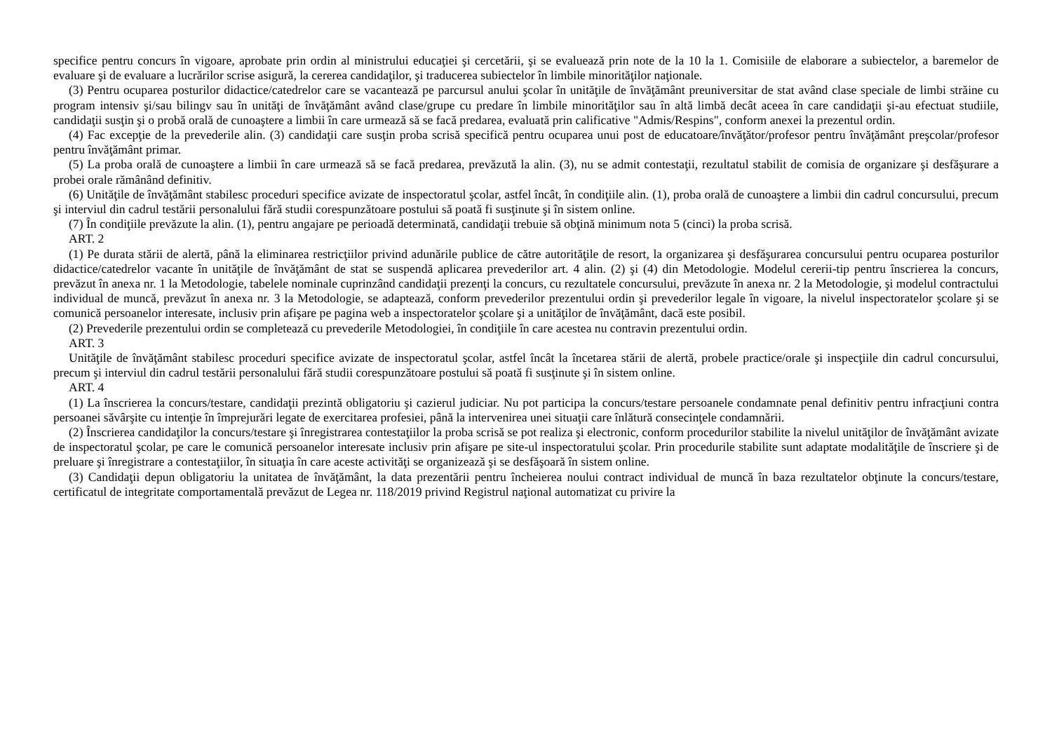specifice pentru concurs în vigoare, aprobate prin ordin al ministrului educaţiei şi cercetării, şi se evaluează prin note de la 10 la 1. Comisiile de elaborare a subiectelor, a baremelor de evaluare şi de evaluare a lucrărilor scrise asigură, la cererea candidaţilor, şi traducerea subiectelor în limbile minorităţilor naţionale.
(3) Pentru ocuparea posturilor didactice/catedrelor care se vacantează pe parcursul anului şcolar în unităţile de învăţământ preuniversitar de stat având clase speciale de limbi străine cu program intensiv şi/sau bilingv sau în unităţi de învăţământ având clase/grupe cu predare în limbile minorităţilor sau în altă limbă decât aceea în care candidaţii şi-au efectuat studiile, candidaţii susţin şi o probă orală de cunoaştere a limbii în care urmează să se facă predarea, evaluată prin calificative "Admis/Respins", conform anexei la prezentul ordin.
(4) Fac excepţie de la prevederile alin. (3) candidaţii care susţin proba scrisă specifică pentru ocuparea unui post de educatoare/învăţător/profesor pentru învăţământ preşcolar/profesor pentru învăţământ primar.
(5) La proba orală de cunoaştere a limbii în care urmează să se facă predarea, prevăzută la alin. (3), nu se admit contestaţii, rezultatul stabilit de comisia de organizare şi desfăşurare a probei orale rămânând definitiv.
(6) Unităţile de învăţământ stabilesc proceduri specifice avizate de inspectoratul şcolar, astfel încât, în condiţiile alin. (1), proba orală de cunoaştere a limbii din cadrul concursului, precum şi interviul din cadrul testării personalului fără studii corespunzătoare postului să poată fi susţinute şi în sistem online.
(7) În condiţiile prevăzute la alin. (1), pentru angajare pe perioadă determinată, candidaţii trebuie să obţină minimum nota 5 (cinci) la proba scrisă.
ART. 2
(1) Pe durata stării de alertă, până la eliminarea restricţiilor privind adunările publice de către autorităţile de resort, la organizarea şi desfăşurarea concursului pentru ocuparea posturilor didactice/catedrelor vacante în unităţile de învăţământ de stat se suspendă aplicarea prevederilor art. 4 alin. (2) şi (4) din Metodologie. Modelul cererii-tip pentru înscrierea la concurs, prevăzut în anexa nr. 1 la Metodologie, tabelele nominale cuprinzând candidaţii prezenţi la concurs, cu rezultatele concursului, prevăzute în anexa nr. 2 la Metodologie, şi modelul contractului individual de muncă, prevăzut în anexa nr. 3 la Metodologie, se adaptează, conform prevederilor prezentului ordin şi prevederilor legale în vigoare, la nivelul inspectoratelor şcolare şi se comunică persoanelor interesate, inclusiv prin afişare pe pagina web a inspectoratelor şcolare şi a unităţilor de învăţământ, dacă este posibil.
(2) Prevederile prezentului ordin se completează cu prevederile Metodologiei, în condiţiile în care acestea nu contravin prezentului ordin.
ART. 3
Unităţile de învăţământ stabilesc proceduri specifice avizate de inspectoratul şcolar, astfel încât la încetarea stării de alertă, probele practice/orale şi inspecţiile din cadrul concursului, precum şi interviul din cadrul testării personalului fără studii corespunzătoare postului să poată fi susţinute şi în sistem online.
ART. 4
(1) La înscrierea la concurs/testare, candidaţii prezintă obligatoriu şi cazierul judiciar. Nu pot participa la concurs/testare persoanele condamnate penal definitiv pentru infracţiuni contra persoanei săvârşite cu intenţie în împrejurări legate de exercitarea profesiei, până la intervenirea unei situaţii care înlătură consecinţele condamnării.
(2) Înscrierea candidaţilor la concurs/testare şi înregistrarea contestaţiilor la proba scrisă se pot realiza şi electronic, conform procedurilor stabilite la nivelul unităţilor de învăţământ avizate de inspectoratul şcolar, pe care le comunică persoanelor interesate inclusiv prin afişare pe site-ul inspectoratului şcolar. Prin procedurile stabilite sunt adaptate modalităţile de înscriere şi de preluare şi înregistrare a contestaţiilor, în situaţia în care aceste activităţi se organizează şi se desfăşoară în sistem online.
(3) Candidaţii depun obligatoriu la unitatea de învăţământ, la data prezentării pentru încheierea noului contract individual de muncă în baza rezultatelor obţinute la concurs/testare, certificatul de integritate comportamentală prevăzut de Legea nr. 118/2019 privind Registrul naţional automatizat cu privire la